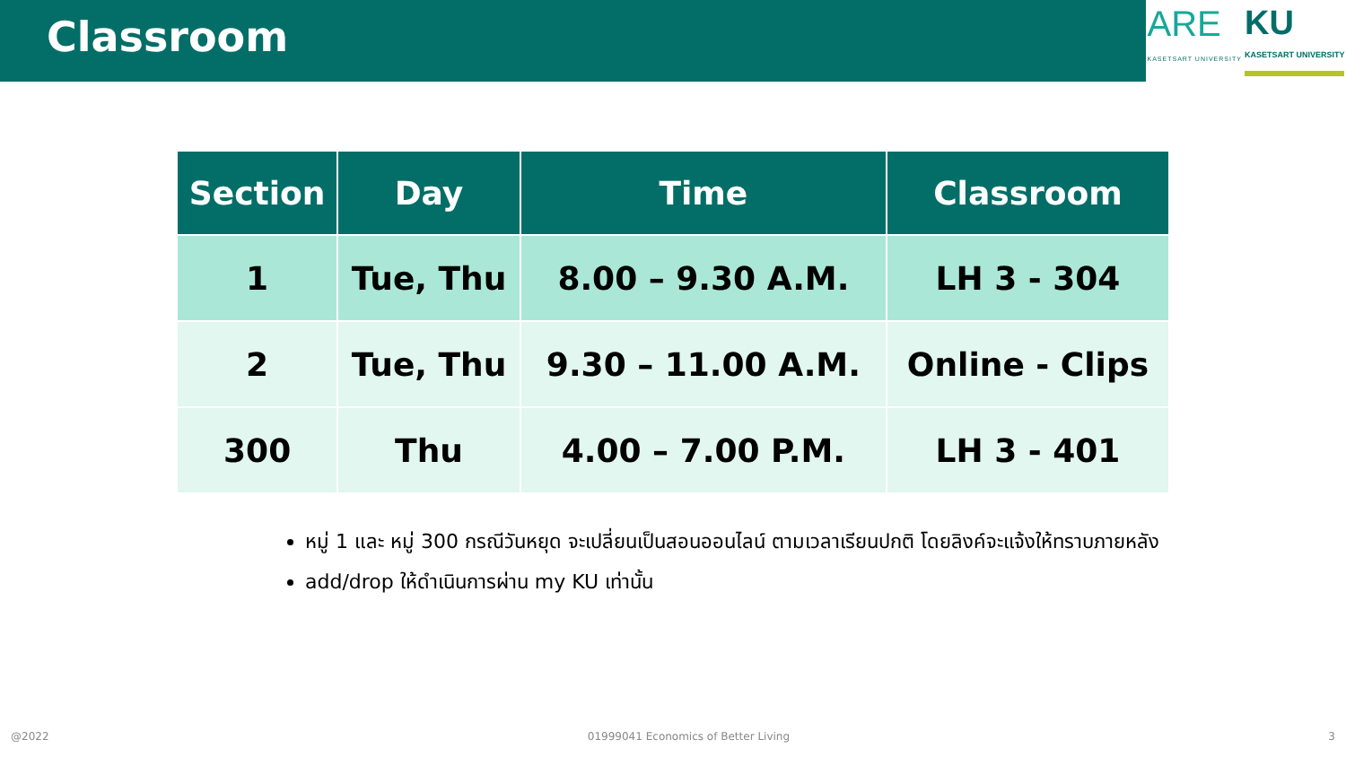Classroom
ARE
KASETSART UNIVERSITY
KU
KASETSART UNIVERSITY
| Section | Day | Time | Classroom |
| --- | --- | --- | --- |
| 1 | Tue, Thu | 8.00 – 9.30 A.M. | LH 3 - 304 |
| 2 | Tue, Thu | 9.30 – 11.00 A.M. | Online - Clips |
| 300 | Thu | 4.00 – 7.00 P.M. | LH 3 - 401 |
หมู่ 1 และ หมู่ 300 กรณีวันหยุด จะเปลี่ยนเป็นสอนออนไลน์ ตามเวลาเรียนปกติ โดยลิงค์จะแจ้งให้ทราบภายหลัง
add/drop ให้ดำเนินการผ่าน my KU เท่านั้น
@2022 01999041 Economics of Better Living 3